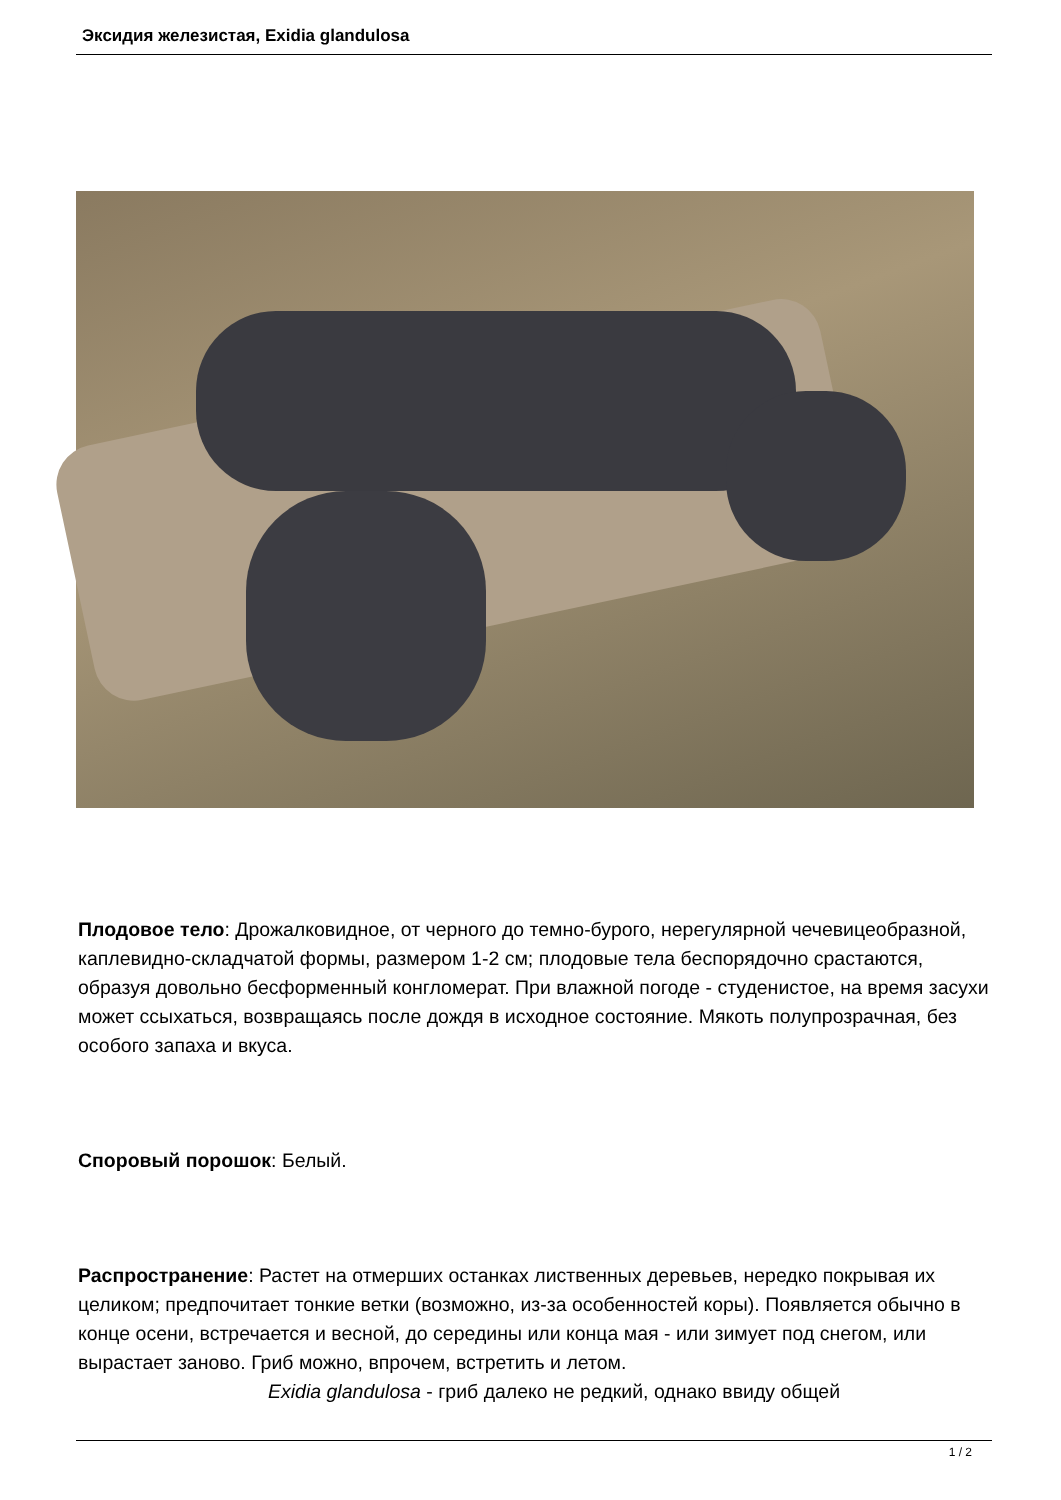Эксидия железистая, Exidia glandulosa
Плодовое тело: Дрожалковидное, от черного до темно-бурого, нерегулярной чечевицеобразной, каплевидно-складчатой формы, размером 1-2 см; плодовые тела беспорядочно срастаются, образуя довольно бесформенный конгломерат. При влажной погоде - студенистое, на время засухи может ссыхаться, возвращаясь после дождя в исходное состояние. Мякоть полупрозрачная, без особого запаха и вкуса.
Споровый порошок: Белый.
Распространение: Растет на отмерших останках лиственных деревьев, нередко покрывая их целиком; предпочитает тонкие ветки (возможно, из-за особенностей коры). Появляется обычно в конце осени, встречается и весной, до середины или конца мая - или зимует под снегом, или вырастает заново. Гриб можно, впрочем, встретить и летом.
Exidia glandulosa - гриб далеко не редкий, однако ввиду общей
1 / 2